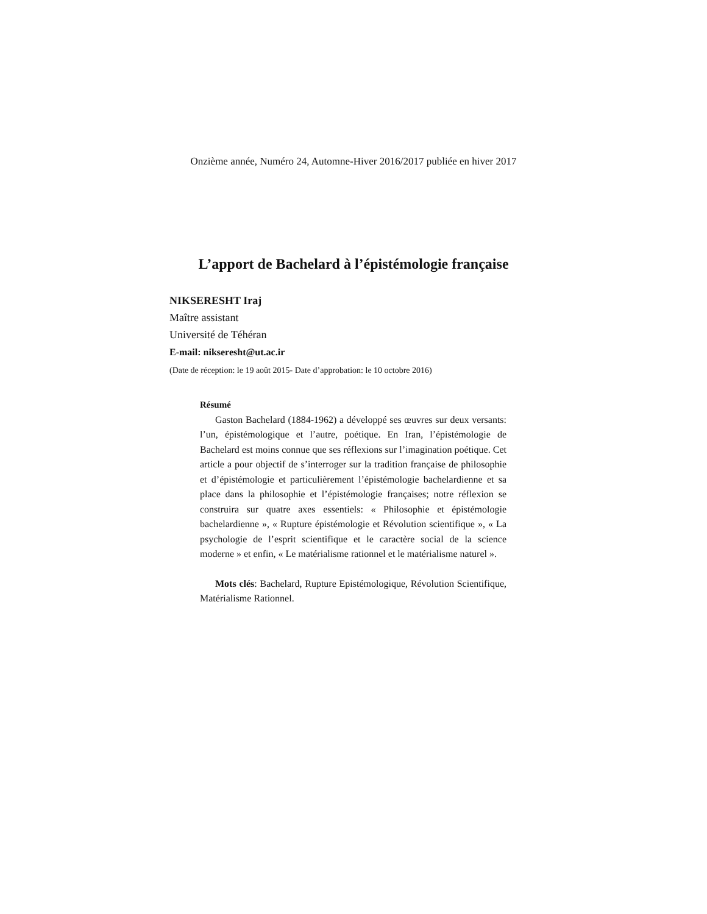Onzième année, Numéro 24, Automne-Hiver 2016/2017 publiée en hiver 2017
L’apport de Bachelard à l’épistémologie française
NIKSERESHT Iraj
Maître assistant
Université de Téhéran
E-mail: nikseresht@ut.ac.ir
(Date de réception: le 19 août 2015- Date d’approbation: le 10 octobre 2016)
Résumé
Gaston Bachelard (1884-1962) a développé ses œuvres sur deux versants: l’un, épistémologique et l’autre, poétique. En Iran, l’épistémologie de Bachelard est moins connue que ses réflexions sur l’imagination poétique. Cet article a pour objectif de s’interroger sur la tradition française de philosophie et d’épistémologie et particulièrement l’épistémologie bachelardienne et sa place dans la philosophie et l’épistémologie françaises; notre réflexion se construira sur quatre axes essentiels: « Philosophie et épistémologie bachelardienne », « Rupture épistémologie et Révolution scientifique », « La psychologie de l’esprit scientifique et le caractère social de la science moderne » et enfin, « Le matérialisme rationnel et le matérialisme naturel ».
Mots clés: Bachelard, Rupture Epistémologique, Révolution Scientifique, Matérialisme Rationnel.